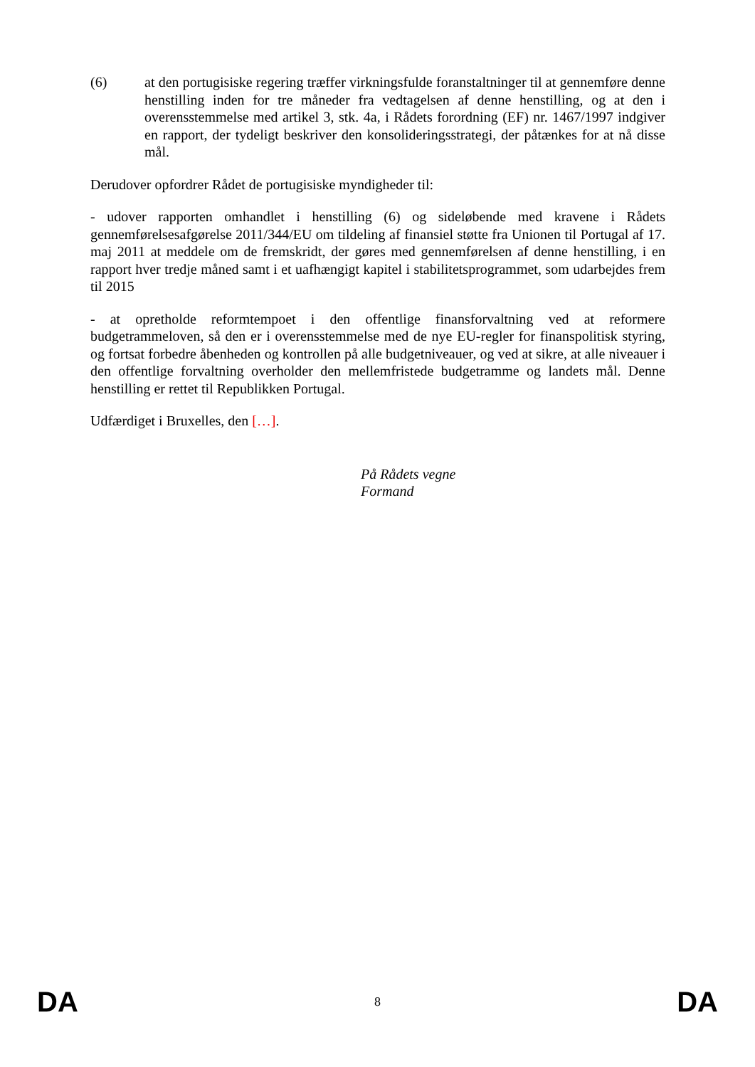(6) at den portugisiske regering træffer virkningsfulde foranstaltninger til at gennemføre denne henstilling inden for tre måneder fra vedtagelsen af denne henstilling, og at den i overensstemmelse med artikel 3, stk. 4a, i Rådets forordning (EF) nr. 1467/1997 indgiver en rapport, der tydeligt beskriver den konsolideringsstrategi, der påtænkes for at nå disse mål.
Derudover opfordrer Rådet de portugisiske myndigheder til:
- udover rapporten omhandlet i henstilling (6) og sideløbende med kravene i Rådets gennemførelsesafgørelse 2011/344/EU om tildeling af finansiel støtte fra Unionen til Portugal af 17. maj 2011 at meddele om de fremskridt, der gøres med gennemførelsen af denne henstilling, i en rapport hver tredje måned samt i et uafhængigt kapitel i stabilitetsprogrammet, som udarbejdes frem til 2015
- at opretholde reformtempoet i den offentlige finansforvaltning ved at reformere budgetrammeloven, så den er i overensstemmelse med de nye EU-regler for finanspolitisk styring, og fortsat forbedre åbenheden og kontrollen på alle budgetniveauer, og ved at sikre, at alle niveauer i den offentlige forvaltning overholder den mellemfristede budgetramme og landets mål. Denne henstilling er rettet til Republikken Portugal.
Udfærdiget i Bruxelles, den […].
På Rådets vegne
Formand
DA 8 DA